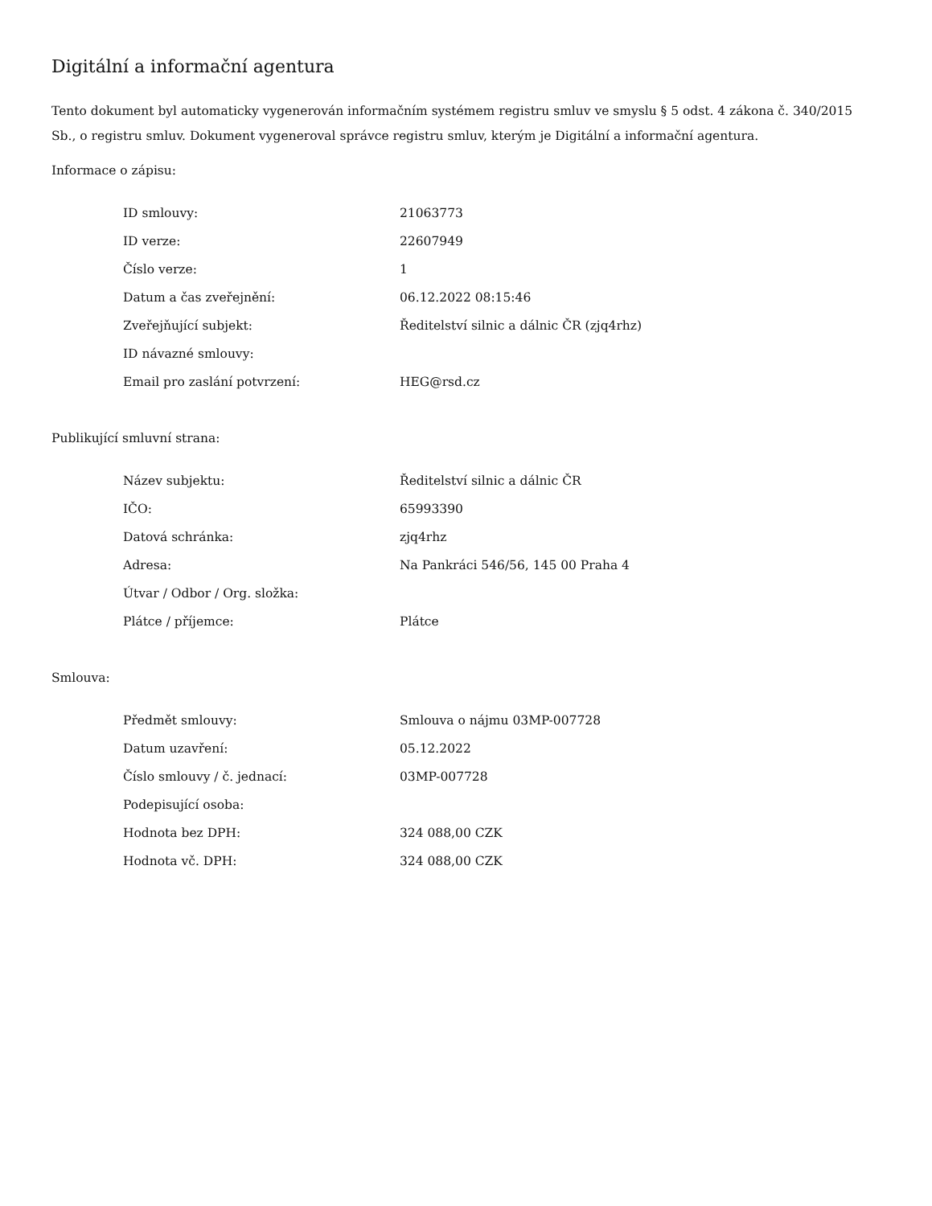Digitální a informační agentura
Tento dokument byl automaticky vygenerován informačním systémem registru smluv ve smyslu § 5 odst. 4 zákona č. 340/2015 Sb., o registru smluv. Dokument vygeneroval správce registru smluv, kterým je Digitální a informační agentura.
Informace o zápisu:
| ID smlouvy: | 21063773 |
| ID verze: | 22607949 |
| Číslo verze: | 1 |
| Datum a čas zveřejnění: | 06.12.2022 08:15:46 |
| Zveřejňující subjekt: | Ředitelství silnic a dálnic ČR (zjq4rhz) |
| ID návazné smlouvy: | |
| Email pro zaslání potvrzení: | HEG@rsd.cz |
Publikující smluvní strana:
| Název subjektu: | Ředitelství silnic a dálnic ČR |
| IČO: | 65993390 |
| Datová schránka: | zjq4rhz |
| Adresa: | Na Pankráci 546/56, 145 00 Praha 4 |
| Útvar / Odbor / Org. složka: | |
| Plátce / příjemce: | Plátce |
Smlouva:
| Předmět smlouvy: | Smlouva o nájmu 03MP-007728 |
| Datum uzavření: | 05.12.2022 |
| Číslo smlouvy / č. jednací: | 03MP-007728 |
| Podepisující osoba: | |
| Hodnota bez DPH: | 324 088,00 CZK |
| Hodnota vč. DPH: | 324 088,00 CZK |